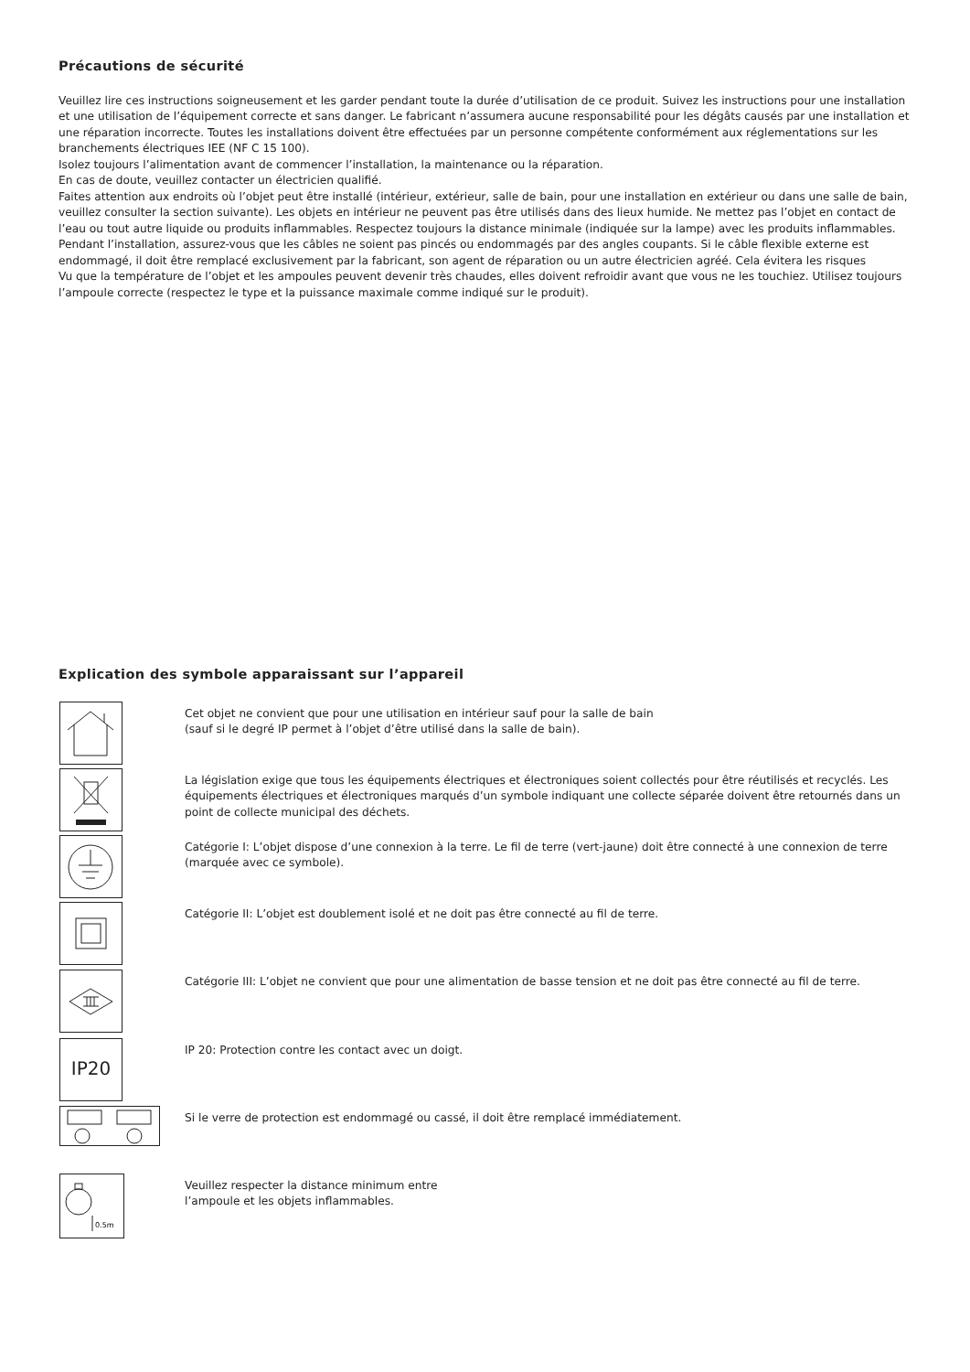Précautions de sécurité
Veuillez lire ces instructions soigneusement et les garder pendant toute la durée d’utilisation de ce produit. Suivez les instructions pour une installation et une utilisation de l’équipement correcte et sans danger. Le fabricant n’assumera aucune responsabilité pour les dégâts causés par une installation et une réparation incorrecte. Toutes les installations doivent être effectuées par un personne compétente conformément aux réglementations sur les branchements électriques IEE (NF C 15 100).
Isolez toujours l’alimentation avant de commencer l’installation, la maintenance ou la réparation.
En cas de doute, veuillez contacter un électricien qualifié.
Faites attention aux endroits où l’objet peut être installé (intérieur, extérieur, salle de bain, pour une installation en extérieur ou dans une salle de bain, veuillez consulter la section suivante). Les objets en intérieur ne peuvent pas être utilisés dans des lieux humide. Ne mettez pas l’objet en contact de l’eau ou tout autre liquide ou produits inflammables. Respectez toujours la distance minimale (indiquée sur la lampe) avec les produits inflammables.
Pendant l’installation, assurez-vous que les câbles ne soient pas pincés ou endommagés par des angles coupants. Si le câble flexible externe est endommagé, il doit être remplacé exclusivement par la fabricant, son agent de réparation ou un autre électricien agréé. Cela évitera les risques
Vu que la température de l’objet et les ampoules peuvent devenir très chaudes, elles doivent refroidir avant que vous ne les touchiez. Utilisez toujours l’ampoule correcte (respectez le type et la puissance maximale comme indiqué sur le produit).
Explication des symbole apparaissant sur l’appareil
Cet objet ne convient que pour une utilisation en intérieur sauf pour la salle de bain
(sauf si le degré IP permet à l’objet d’être utilisé dans la salle de bain).
La législation exige que tous les équipements électriques et électroniques soient collectés pour être réutilisés et recyclés. Les équipements électriques et électroniques marqués d’un symbole indiquant une collecte séparée doivent être retournés dans un point de collecte municipal des déchets.
Catégorie I: L’objet dispose d’une connexion à la terre. Le fil de terre (vert-jaune) doit être connecté à une connexion de terre (marquée avec ce symbole).
Catégorie II: L’objet est doublement isolé et ne doit pas être connecté au fil de terre.
Catégorie III: L’objet ne convient que pour une alimentation de basse tension et ne doit pas être connecté au fil de terre.
IP20
IP 20: Protection contre les contact avec un doigt.
Si le verre de protection est endommagé ou cassé, il doit être remplacé immédiatement.
0.5m
Veuillez respecter la distance minimum entre
l’ampoule et les objets inflammables.